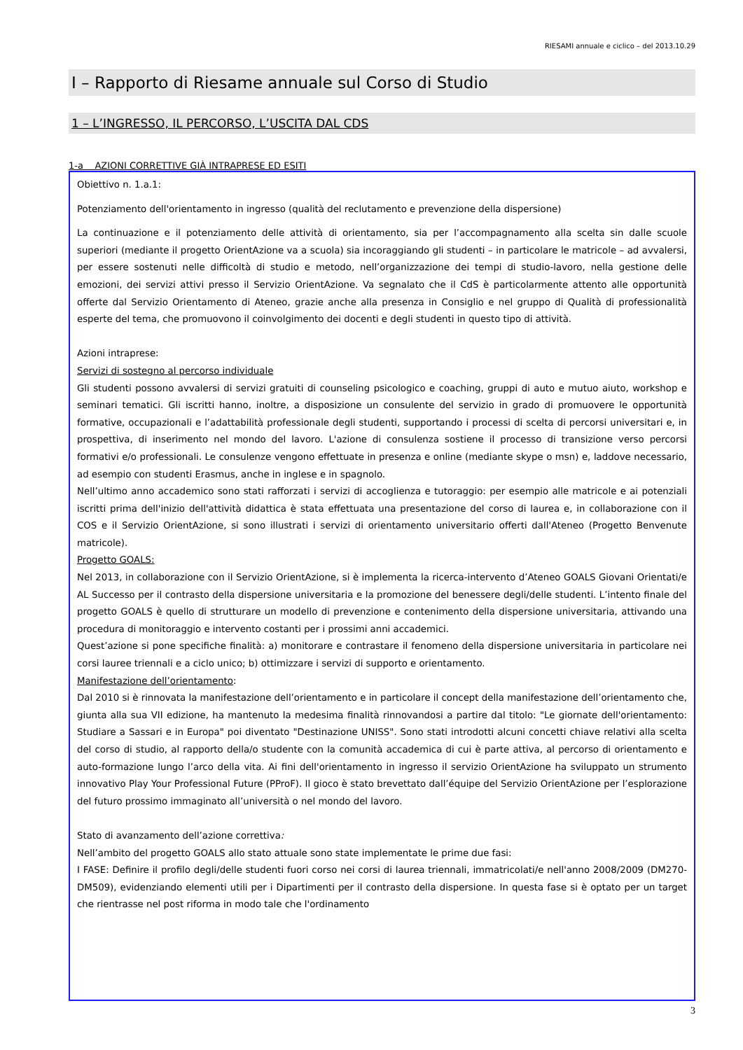RIESAMI annuale e ciclico – del 2013.10.29
I – Rapporto di Riesame annuale sul Corso di Studio
1 – L’INGRESSO, IL PERCORSO, L’USCITA DAL CDS
1-a AZIONI CORRETTIVE GIÀ INTRAPRESE ED ESITI
Obiettivo n. 1.a.1:
Potenziamento dell'orientamento in ingresso (qualità del reclutamento e prevenzione della dispersione)
La continuazione e il potenziamento delle attività di orientamento, sia per l’accompagnamento alla scelta sin dalle scuole superiori (mediante il progetto OrientAzione va a scuola) sia incoraggiando gli studenti – in particolare le matricole – ad avvalersi, per essere sostenuti nelle difficoltà di studio e metodo, nell’organizzazione dei tempi di studio-lavoro, nella gestione delle emozioni, dei servizi attivi presso il Servizio OrientAzione. Va segnalato che il CdS è particolarmente attento alle opportunità offerte dal Servizio Orientamento di Ateneo, grazie anche alla presenza in Consiglio e nel gruppo di Qualità di professionalità esperte del tema, che promuovono il coinvolgimento dei docenti e degli studenti in questo tipo di attività.
Azioni intraprese:
Servizi di sostegno al percorso individuale
Gli studenti possono avvalersi di servizi gratuiti di counseling psicologico e coaching, gruppi di auto e mutuo aiuto, workshop e seminari tematici. Gli iscritti hanno, inoltre, a disposizione un consulente del servizio in grado di promuovere le opportunità formative, occupazionali e l’adattabilità professionale degli studenti, supportando i processi di scelta di percorsi universitari e, in prospettiva, di inserimento nel mondo del lavoro. L'azione di consulenza sostiene il processo di transizione verso percorsi formativi e/o professionali. Le consulenze vengono effettuate in presenza e online (mediante skype o msn) e, laddove necessario, ad esempio con studenti Erasmus, anche in inglese e in spagnolo.
Nell’ultimo anno accademico sono stati rafforzati i servizi di accoglienza e tutoraggio: per esempio alle matricole e ai potenziali iscritti prima dell'inizio dell'attività didattica è stata effettuata una presentazione del corso di laurea e, in collaborazione con il COS e il Servizio OrientAzione, si sono illustrati i servizi di orientamento universitario offerti dall'Ateneo (Progetto Benvenute matricole).
Progetto GOALS:
Nel 2013, in collaborazione con il Servizio OrientAzione, si è implementa la ricerca-intervento d’Ateneo GOALS Giovani Orientati/e AL Successo per il contrasto della dispersione universitaria e la promozione del benessere degli/delle studenti. L’intento finale del progetto GOALS è quello di strutturare un modello di prevenzione e contenimento della dispersione universitaria, attivando una procedura di monitoraggio e intervento costanti per i prossimi anni accademici.
Quest’azione si pone specifiche finalità: a) monitorare e contrastare il fenomeno della dispersione universitaria in particolare nei corsi lauree triennali e a ciclo unico; b) ottimizzare i servizi di supporto e orientamento.
Manifestazione dell’orientamento:
Dal 2010 si è rinnovata la manifestazione dell’orientamento e in particolare il concept della manifestazione dell’orientamento che, giunta alla sua VII edizione, ha mantenuto la medesima finalità rinnovandosi a partire dal titolo: "Le giornate dell'orientamento: Studiare a Sassari e in Europa" poi diventato "Destinazione UNISS". Sono stati introdotti alcuni concetti chiave relativi alla scelta del corso di studio, al rapporto della/o studente con la comunità accademica di cui è parte attiva, al percorso di orientamento e auto-formazione lungo l’arco della vita. Ai fini dell'orientamento in ingresso il servizio OrientAzione ha sviluppato un strumento innovativo Play Your Professional Future (PProF). Il gioco è stato brevettato dall’équipe del Servizio OrientAzione per l’esplorazione del futuro prossimo immaginato all’università o nel mondo del lavoro.
Stato di avanzamento dell’azione correttiva:
Nell’ambito del progetto GOALS allo stato attuale sono state implementate le prime due fasi:
I FASE: Definire il profilo degli/delle studenti fuori corso nei corsi di laurea triennali, immatricolati/e nell'anno 2008/2009 (DM270-DM509), evidenziando elementi utili per i Dipartimenti per il contrasto della dispersione. In questa fase si è optato per un target che rientrasse nel post riforma in modo tale che l'ordinamento
3